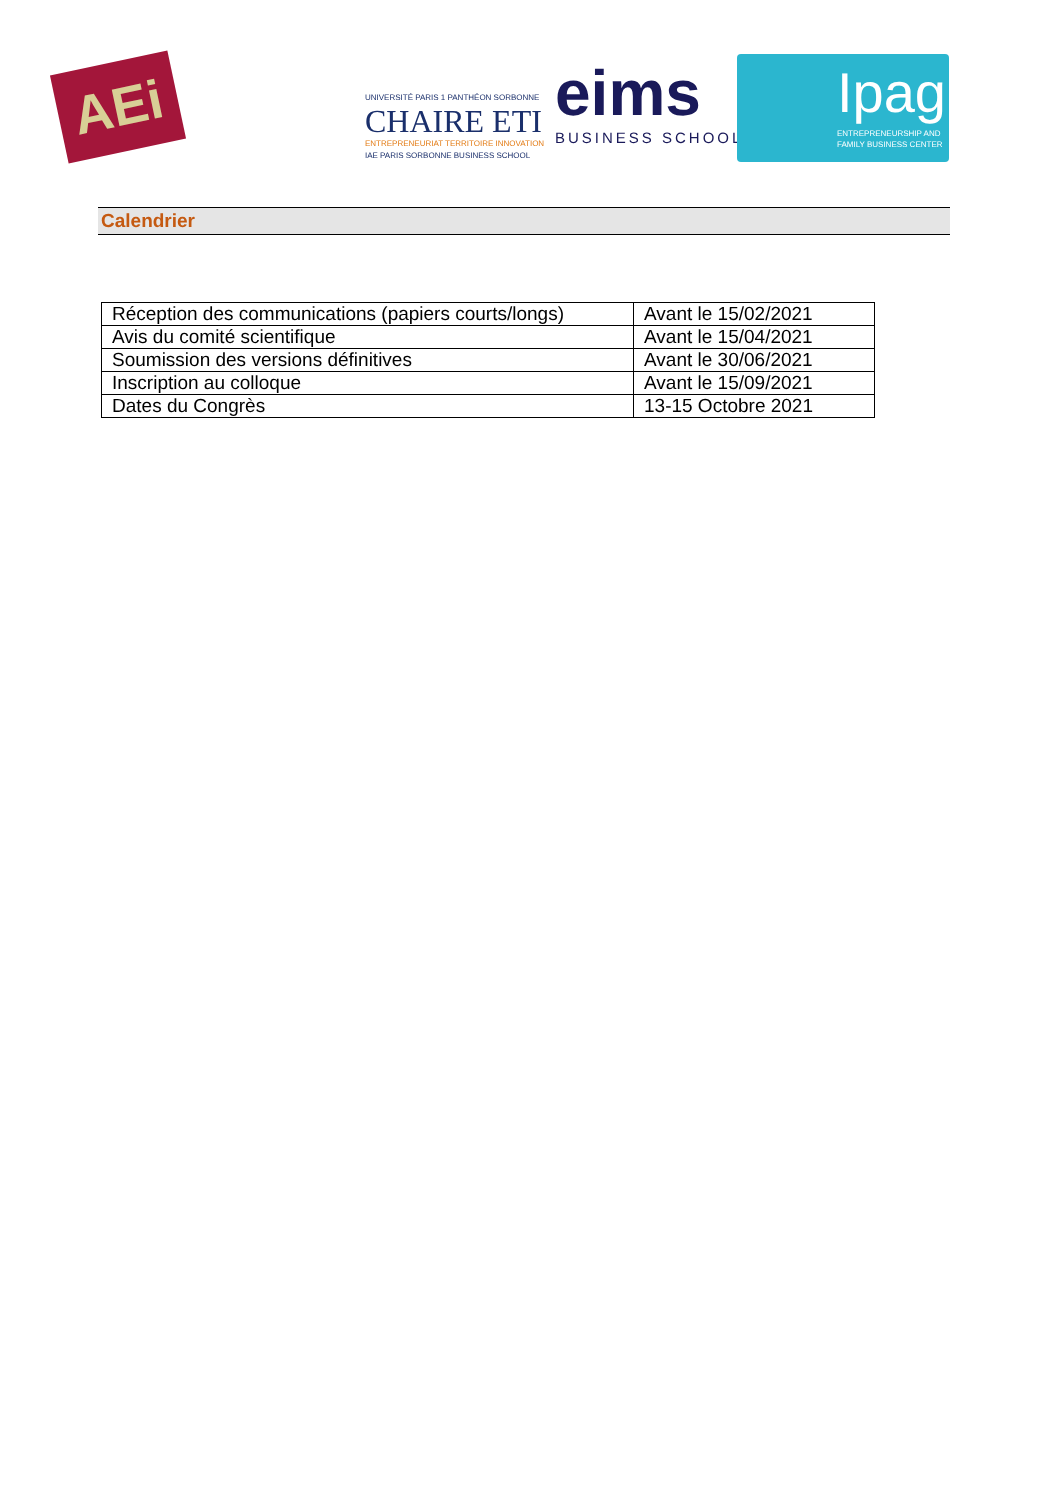AEi
UNIVERSITÉ PARIS 1 PANTHÉON SORBONNE
CHAIRE ETI
ENTREPRENEURIAT TERRITOIRE INNOVATION
IAE PARIS SORBONNE BUSINESS SCHOOL
eims
BUSINESS SCHOOL
Ipag
ENTREPRENEURSHIP AND
FAMILY BUSINESS CENTER
Calendrier
| Réception des communications (papiers courts/longs) | Avant le 15/02/2021 |
| Avis du comité scientifique | Avant le 15/04/2021 |
| Soumission des versions définitives | Avant le 30/06/2021 |
| Inscription au colloque | Avant le 15/09/2021 |
| Dates du Congrès | 13-15 Octobre 2021 |